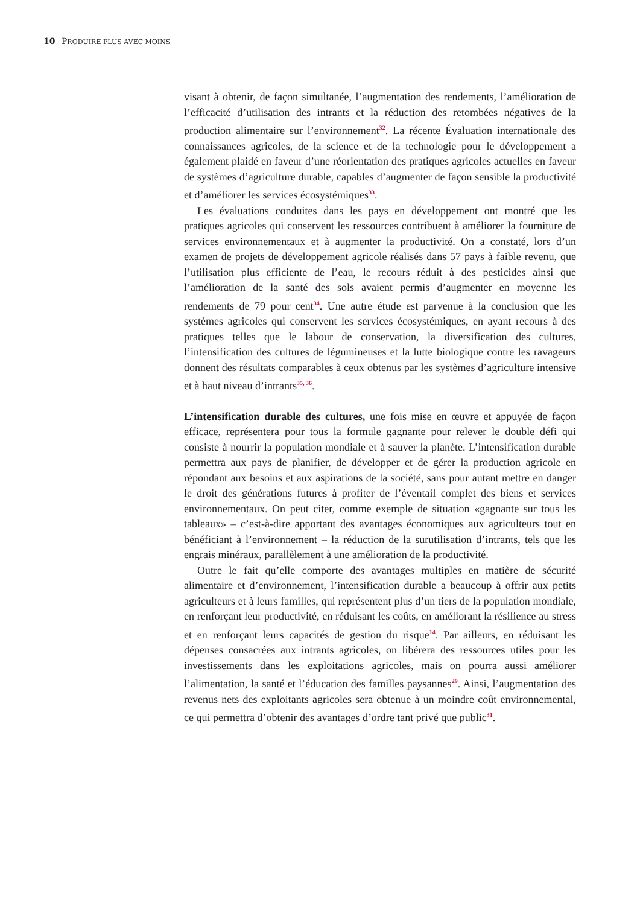10 PRODUIRE PLUS AVEC MOINS
visant à obtenir, de façon simultanée, l’augmentation des rendements, l’amélioration de l’efficacité d’utilisation des intrants et la réduction des retombées négatives de la production alimentaire sur l’environnement<sup>32</sup>. La récente Évaluation internationale des connaissances agricoles, de la science et de la technologie pour le développement a également plaidé en faveur d’une réorientation des pratiques agricoles actuelles en faveur de systèmes d’agriculture durable, capables d’augmenter de façon sensible la productivité et d’améliorer les services écosystémiques<sup>33</sup>.
Les évaluations conduites dans les pays en développement ont montré que les pratiques agricoles qui conservent les ressources contribuent à améliorer la fourniture de services environnementaux et à augmenter la productivité. On a constaté, lors d’un examen de projets de développement agricole réalisés dans 57 pays à faible revenu, que l’utilisation plus efficiente de l’eau, le recours réduit à des pesticides ainsi que l’amélioration de la santé des sols avaient permis d’augmenter en moyenne les rendements de 79 pour cent<sup>34</sup>. Une autre étude est parvenue à la conclusion que les systèmes agricoles qui conservent les services écosystémiques, en ayant recours à des pratiques telles que le labour de conservation, la diversification des cultures, l’intensification des cultures de légumineuses et la lutte biologique contre les ravageurs donnent des résultats comparables à ceux obtenus par les systèmes d’agriculture intensive et à haut niveau d’intrants<sup>35, 36</sup>.
L’intensification durable des cultures, une fois mise en œuvre et appuyée de façon efficace, représentera pour tous la formule gagnante pour relever le double défi qui consiste à nourrir la population mondiale et à sauver la planète. L’intensification durable permettra aux pays de planifier, de développer et de gérer la production agricole en répondant aux besoins et aux aspirations de la société, sans pour autant mettre en danger le droit des générations futures à profiter de l’éventail complet des biens et services environnementaux. On peut citer, comme exemple de situation «gagnante sur tous les tableaux» – c’est-à-dire apportant des avantages économiques aux agriculteurs tout en bénéficiant à l’environnement – la réduction de la surutilisation d’intrants, tels que les engrais minéraux, parallèlement à une amélioration de la productivité.
Outre le fait qu’elle comporte des avantages multiples en matière de sécurité alimentaire et d’environnement, l’intensification durable a beaucoup à offrir aux petits agriculteurs et à leurs familles, qui représentent plus d’un tiers de la population mondiale, en renforçant leur productivité, en réduisant les coûts, en améliorant la résilience au stress et en renforçant leurs capacités de gestion du risque<sup>14</sup>. Par ailleurs, en réduisant les dépenses consacrées aux intrants agricoles, on libérera des ressources utiles pour les investissements dans les exploitations agricoles, mais on pourra aussi améliorer l’alimentation, la santé et l’éducation des familles paysannes<sup>29</sup>. Ainsi, l’augmentation des revenus nets des exploitants agricoles sera obtenue à un moindre coût environnemental, ce qui permettra d’obtenir des avantages d’ordre tant privé que public<sup>31</sup>.